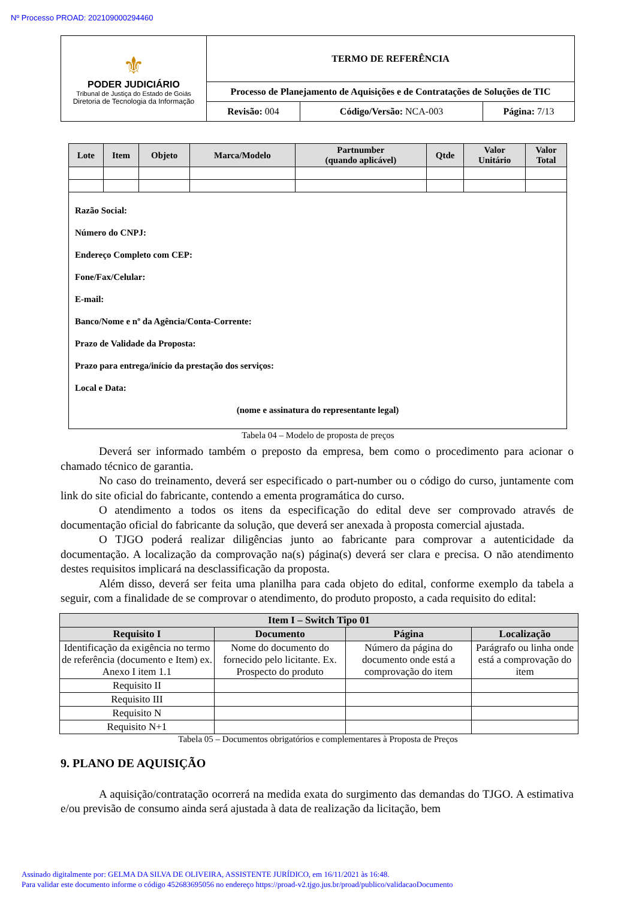Nº Processo PROAD: 202109000294460
| ⚜ PODER JUDICIÁRIO Tribunal de Justiça do Estado de Goiás Diretoria de Tecnologia da Informação | TERMO DE REFERÊNCIA | | |
| | Processo de Planejamento de Aquisições e de Contratações de Soluções de TIC | | |
| | Revisão: 004 | Código/Versão: NCA-003 | Página: 7/13 |
| Lote | Item | Objeto | Marca/Modelo | Partnumber (quando aplicável) | Qtde | Valor Unitário | Valor Total |
| --- | --- | --- | --- | --- | --- | --- | --- |
| Razão Social: Número do CNPJ: Endereço Completo com CEP: Fone/Fax/Celular: E-mail: Banco/Nome e nº da Agência/Conta-Corrente: Prazo de Validade da Proposta: Prazo para entrega/início da prestação dos serviços: Local e Data: (nome e assinatura do representante legal) | | | | | | | |
Tabela 04 – Modelo de proposta de preços
Deverá ser informado também o preposto da empresa, bem como o procedimento para acionar o chamado técnico de garantia.
No caso do treinamento, deverá ser especificado o part-number ou o código do curso, juntamente com link do site oficial do fabricante, contendo a ementa programática do curso.
O atendimento a todos os itens da especificação do edital deve ser comprovado através de documentação oficial do fabricante da solução, que deverá ser anexada à proposta comercial ajustada.
O TJGO poderá realizar diligências junto ao fabricante para comprovar a autenticidade da documentação. A localização da comprovação na(s) página(s) deverá ser clara e precisa. O não atendimento destes requisitos implicará na desclassificação da proposta.
Além disso, deverá ser feita uma planilha para cada objeto do edital, conforme exemplo da tabela a seguir, com a finalidade de se comprovar o atendimento, do produto proposto, a cada requisito do edital:
| Item I – Switch Tipo 01 | | | |
| --- | --- | --- | --- |
| Requisito I | Documento | Página | Localização |
| Identificação da exigência no termo de referência (documento e Item) ex. Anexo I item 1.1 | Nome do documento do fornecido pelo licitante. Ex. Prospecto do produto | Número da página do documento onde está a comprovação do item | Parágrafo ou linha onde está a comprovação do item |
| Requisito II | | | |
| Requisito III | | | |
| Requisito N | | | |
| Requisito N+1 | | | |
Tabela 05 – Documentos obrigatórios e complementares à Proposta de Preços
9. PLANO DE AQUISIÇÃO
A aquisição/contratação ocorrerá na medida exata do surgimento das demandas do TJGO. A estimativa e/ou previsão de consumo ainda será ajustada à data de realização da licitação, bem
Assinado digitalmente por: GELMA DA SILVA DE OLIVEIRA, ASSISTENTE JURÍDICO, em 16/11/2021 às 16:48.
Para validar este documento informe o código 452683695056 no endereço https://proad-v2.tjgo.jus.br/proad/publico/validacaoDocumento